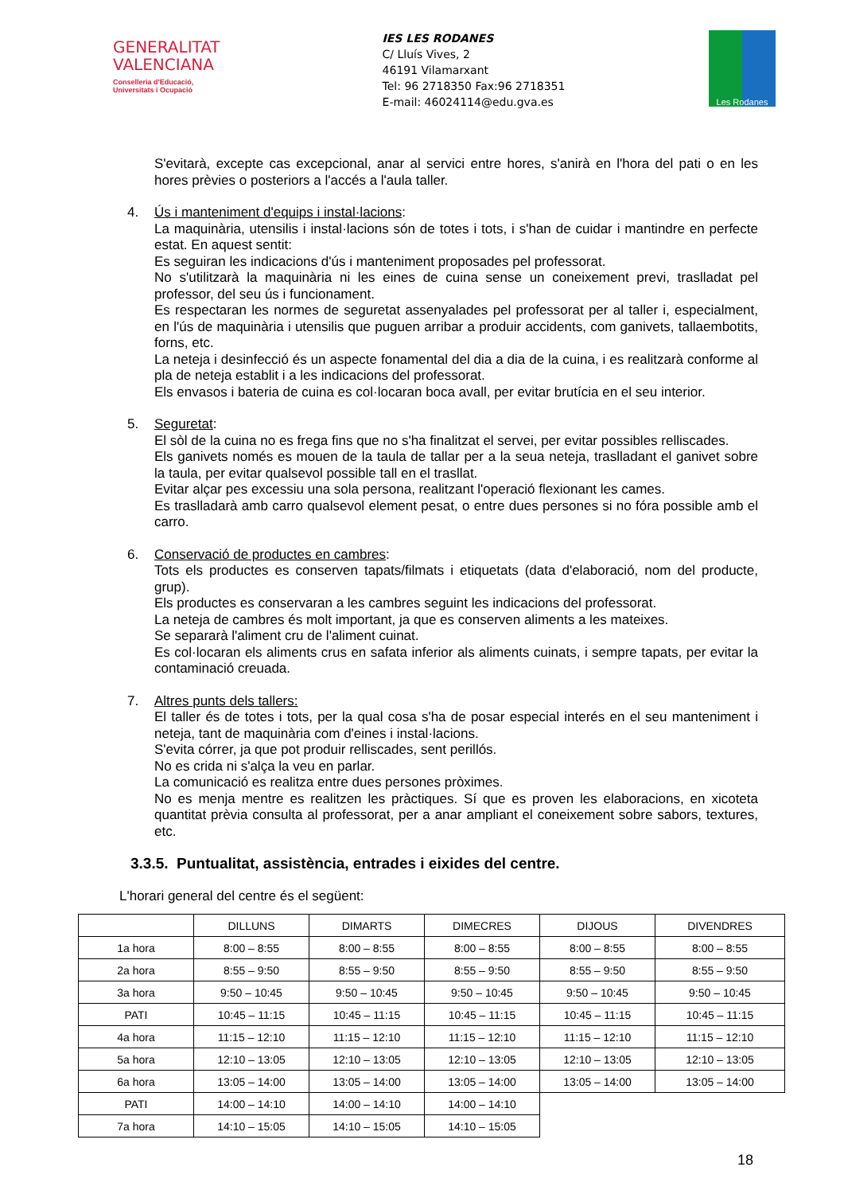GENERALITAT
VALENCIANA
Conselleria d'Educació,
Universitats i Ocupació
IES LES RODANES
C/ Lluís Vives, 2
46191 Vilamarxant
Tel: 96 2718350 Fax:96 2718351
E-mail: 46024114@edu.gva.es
Les Rodanes
S'evitarà, excepte cas excepcional, anar al servici entre hores, s'anirà en l'hora del pati o en les hores prèvies o posteriors a l'accés a l'aula taller.
4. Ús i manteniment d'equips i instal·lacions:
La maquinària, utensilis i instal·lacions són de totes i tots, i s'han de cuidar i mantindre en perfecte estat. En aquest sentit:
Es seguiran les indicacions d'ús i manteniment proposades pel professorat.
No s'utilitzarà la maquinària ni les eines de cuina sense un coneixement previ, traslladat pel professor, del seu ús i funcionament.
Es respectaran les normes de seguretat assenyalades pel professorat per al taller i, especialment, en l'ús de maquinària i utensilis que puguen arribar a produir accidents, com ganivets, tallaembotits, forns, etc.
La neteja i desinfecció és un aspecte fonamental del dia a dia de la cuina, i es realitzarà conforme al pla de neteja establit i a les indicacions del professorat.
Els envasos i bateria de cuina es col·locaran boca avall, per evitar brutícia en el seu interior.
5. Seguretat:
El sòl de la cuina no es frega fins que no s'ha finalitzat el servei, per evitar possibles relliscades.
Els ganivets només es mouen de la taula de tallar per a la seua neteja, traslladant el ganivet sobre la taula, per evitar qualsevol possible tall en el trasllat.
Evitar alçar pes excessiu una sola persona, realitzant l'operació flexionant les cames.
Es traslladarà amb carro qualsevol element pesat, o entre dues persones si no fóra possible amb el carro.
6. Conservació de productes en cambres:
Tots els productes es conserven tapats/filmats i etiquetats (data d'elaboració, nom del producte, grup).
Els productes es conservaran a les cambres seguint les indicacions del professorat.
La neteja de cambres és molt important, ja que es conserven aliments a les mateixes.
Se separarà l'aliment cru de l'aliment cuinat.
Es col·locaran els aliments crus en safata inferior als aliments cuinats, i sempre tapats, per evitar la contaminació creuada.
7. Altres punts dels tallers:
El taller és de totes i tots, per la qual cosa s'ha de posar especial interés en el seu manteniment i neteja, tant de maquinària com d'eines i instal·lacions.
S'evita córrer, ja que pot produir relliscades, sent perillós.
No es crida ni s'alça la veu en parlar.
La comunicació es realitza entre dues persones pròximes.
No es menja mentre es realitzen les pràctiques. Sí que es proven les elaboracions, en xicoteta quantitat prèvia consulta al professorat, per a anar ampliant el coneixement sobre sabors, textures, etc.
3.3.5. Puntualitat, assistència, entrades i eixides del centre.
L'horari general del centre és el següent:
| | DILLUNS | DIMARTS | DIMECRES | DIJOUS | DIVENDRES |
| 1a hora | 8:00 – 8:55 | 8:00 – 8:55 | 8:00 – 8:55 | 8:00 – 8:55 | 8:00 – 8:55 |
| 2a hora | 8:55 – 9:50 | 8:55 – 9:50 | 8:55 – 9:50 | 8:55 – 9:50 | 8:55 – 9:50 |
| 3a hora | 9:50 – 10:45 | 9:50 – 10:45 | 9:50 – 10:45 | 9:50 – 10:45 | 9:50 – 10:45 |
| PATI | 10:45 – 11:15 | 10:45 – 11:15 | 10:45 – 11:15 | 10:45 – 11:15 | 10:45 – 11:15 |
| 4a hora | 11:15 – 12:10 | 11:15 – 12:10 | 11:15 – 12:10 | 11:15 – 12:10 | 11:15 – 12:10 |
| 5a hora | 12:10 – 13:05 | 12:10 – 13:05 | 12:10 – 13:05 | 12:10 – 13:05 | 12:10 – 13:05 |
| 6a hora | 13:05 – 14:00 | 13:05 – 14:00 | 13:05 – 14:00 | 13:05 – 14:00 | 13:05 – 14:00 |
| PATI | 14:00 – 14:10 | 14:00 – 14:10 | 14:00 – 14:10 | | |
| 7a hora | 14:10 – 15:05 | 14:10 – 15:05 | 14:10 – 15:05 | | |
18